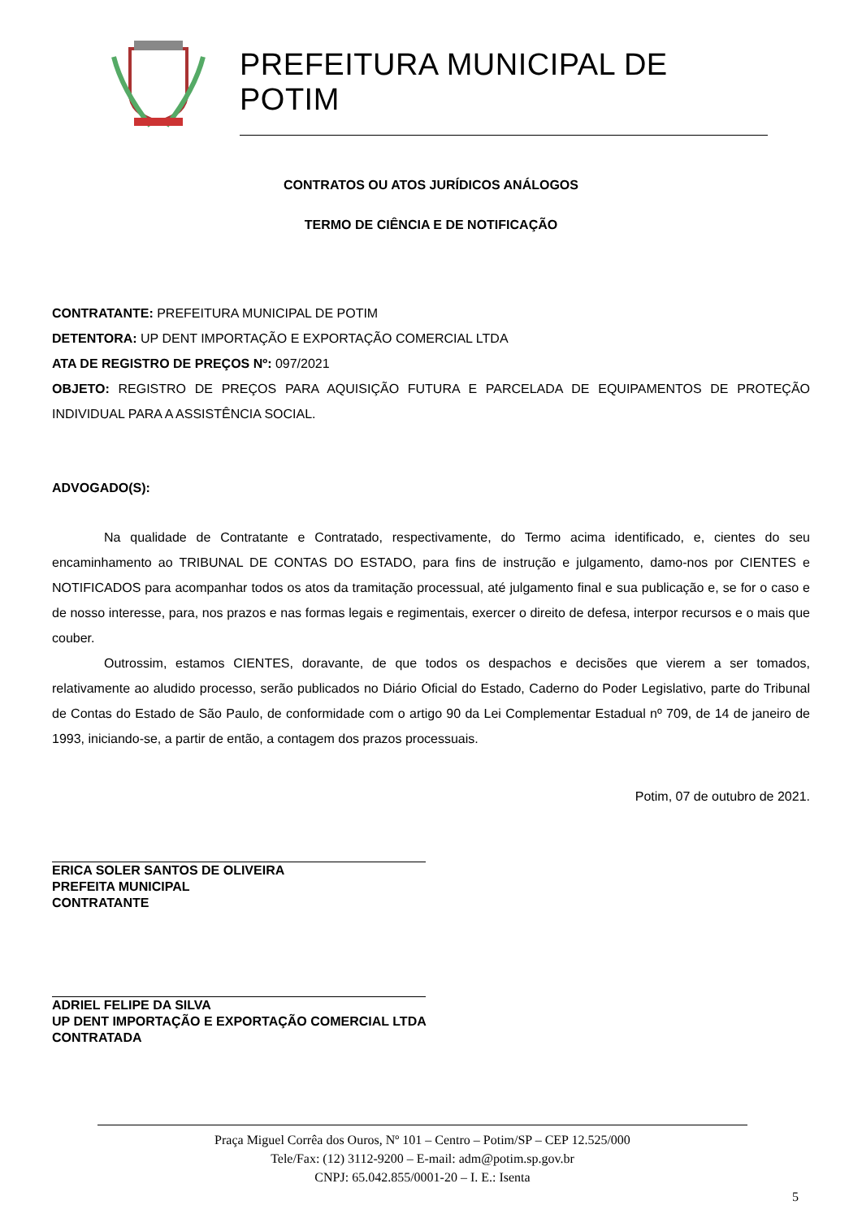PREFEITURA MUNICIPAL DE POTIM
CONTRATOS OU ATOS JURÍDICOS ANÁLOGOS
TERMO DE CIÊNCIA E DE NOTIFICAÇÃO
CONTRATANTE: PREFEITURA MUNICIPAL DE POTIM
DETENTORA: UP DENT IMPORTAÇÃO E EXPORTAÇÃO COMERCIAL LTDA
ATA DE REGISTRO DE PREÇOS Nº: 097/2021
OBJETO: REGISTRO DE PREÇOS PARA AQUISIÇÃO FUTURA E PARCELADA DE EQUIPAMENTOS DE PROTEÇÃO INDIVIDUAL PARA A ASSISTÊNCIA SOCIAL.
ADVOGADO(S):
Na qualidade de Contratante e Contratado, respectivamente, do Termo acima identificado, e, cientes do seu encaminhamento ao TRIBUNAL DE CONTAS DO ESTADO, para fins de instrução e julgamento, damo-nos por CIENTES e NOTIFICADOS para acompanhar todos os atos da tramitação processual, até julgamento final e sua publicação e, se for o caso e de nosso interesse, para, nos prazos e nas formas legais e regimentais, exercer o direito de defesa, interpor recursos e o mais que couber.
Outrossim, estamos CIENTES, doravante, de que todos os despachos e decisões que vierem a ser tomados, relativamente ao aludido processo, serão publicados no Diário Oficial do Estado, Caderno do Poder Legislativo, parte do Tribunal de Contas do Estado de São Paulo, de conformidade com o artigo 90 da Lei Complementar Estadual nº 709, de 14 de janeiro de 1993, iniciando-se, a partir de então, a contagem dos prazos processuais.
Potim, 07 de outubro de 2021.
ERICA SOLER SANTOS DE OLIVEIRA
PREFEITA MUNICIPAL
CONTRATANTE
ADRIEL FELIPE DA SILVA
UP DENT IMPORTAÇÃO E EXPORTAÇÃO COMERCIAL LTDA
CONTRATADA
Praça Miguel Corrêa dos Ouros, Nº 101 – Centro – Potim/SP – CEP 12.525/000
Tele/Fax: (12) 3112-9200 – E-mail: adm@potim.sp.gov.br
CNPJ: 65.042.855/0001-20 – I. E.: Isenta
5